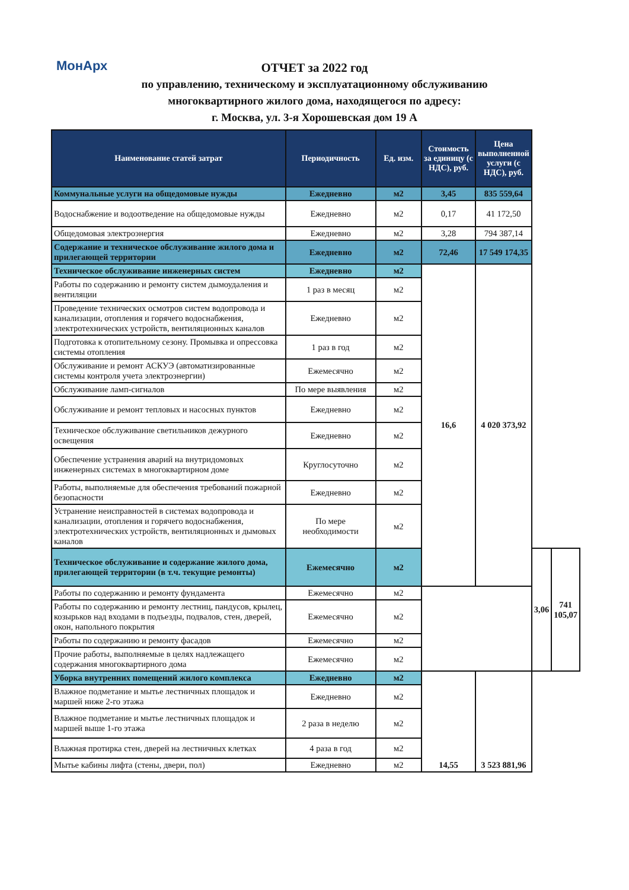МонАрх
ОТЧЕТ за 2022 год
по управлению, техническому и эксплуатационному обслуживанию
многоквартирного жилого дома, находящегося по адресу:
г. Москва, ул. 3-я Хорошевская дом 19 А
| Наименование статей затрат | Периодичность | Ед. изм. | Стоимость за единицу (с НДС), руб. | Цена выполненной услуги (с НДС), руб. | | |
| --- | --- | --- | --- | --- | --- | --- |
| Коммунальные услуги на общедомовые нужды | Ежедневно | м2 | 3,45 | 835 559,64 | | |
| Водоснабжение и водоотведение на общедомовые нужды | Ежедневно | м2 | 0,17 | 41 172,50 | | |
| Общедомовая электроэнергия | Ежедневно | м2 | 3,28 | 794 387,14 | | |
| Содержание и техническое обслуживание жилого дома и прилегающей территории | Ежедневно | м2 | 72,46 | 17 549 174,35 | | |
| Техническое обслуживание инженерных систем | Ежедневно | м2 | 16,6 | 4 020 373,92 | | |
| Работы по содержанию и ремонту систем дымоудаления и вентиляции | 1 раз в месяц | м2 | | | | |
| Проведение технических осмотров систем водопровода и канализации, отопления и горячего водоснабжения, электротехнических устройств, вентиляционных каналов | Ежедневно | м2 | | | | |
| Подготовка к отопительному сезону. Промывка и опрессовка системы отопления | 1 раз в год | м2 | | | | |
| Обслуживание и ремонт АСКУЭ (автоматизированные системы контроля учета электроэнергии) | Ежемесячно | м2 | | | | |
| Обслуживание ламп-сигналов | По мере выявления | м2 | | | | |
| Обслуживание и ремонт тепловых и насосных пунктов | Ежедневно | м2 | | | | |
| Техническое обслуживание светильников дежурного освещения | Ежедневно | м2 | | | | |
| Обеспечение устранения аварий на внутридомовых инженерных системах в многоквартирном доме | Круглосуточно | м2 | | | | |
| Работы, выполняемые для обеспечения требований пожарной безопасности | Ежедневно | м2 | | | | |
| Устранение неисправностей в системах водопровода и канализации, отопления и горячего водоснабжения, электротехнических устройств, вентиляционных и дымовых каналов | По мере необходимости | м2 | | | | |
| Техническое обслуживание и содержание жилого дома, прилегающей территории (в т.ч. текущие ремонты) | Ежемесячно | м2 | | | 3,06 | 741 105,07 |
| Работы по содержанию и ремонту фундамента | Ежемесячно | м2 | | | | |
| Работы по содержанию и ремонту лестниц, пандусов, крылец, козырьков над входами в подъезды, подвалов, стен, дверей, окон, напольного покрытия | Ежемесячно | м2 | | | | |
| Работы по содержанию и ремонту фасадов | Ежемесячно | м2 | | | | |
| Прочие работы, выполняемые в целях надлежащего содержания многоквартирного дома | Ежемесячно | м2 | | | | |
| Уборка внутренних помещений жилого комплекса | Ежедневно | м2 | 14,55 | 3 523 881,96 | | |
| Влажное подметание и мытье лестничных площадок и маршей ниже 2-го этажа | Ежедневно | м2 | | | | |
| Влажное подметание и мытье лестничных площадок и маршей выше 1-го этажа | 2 раза в неделю | м2 | | | | |
| Влажная протирка стен, дверей на лестничных клетках | 4 раза в год | м2 | | | | |
| Мытье кабины лифта (стены, двери, пол) | Ежедневно | м2 | | | | |